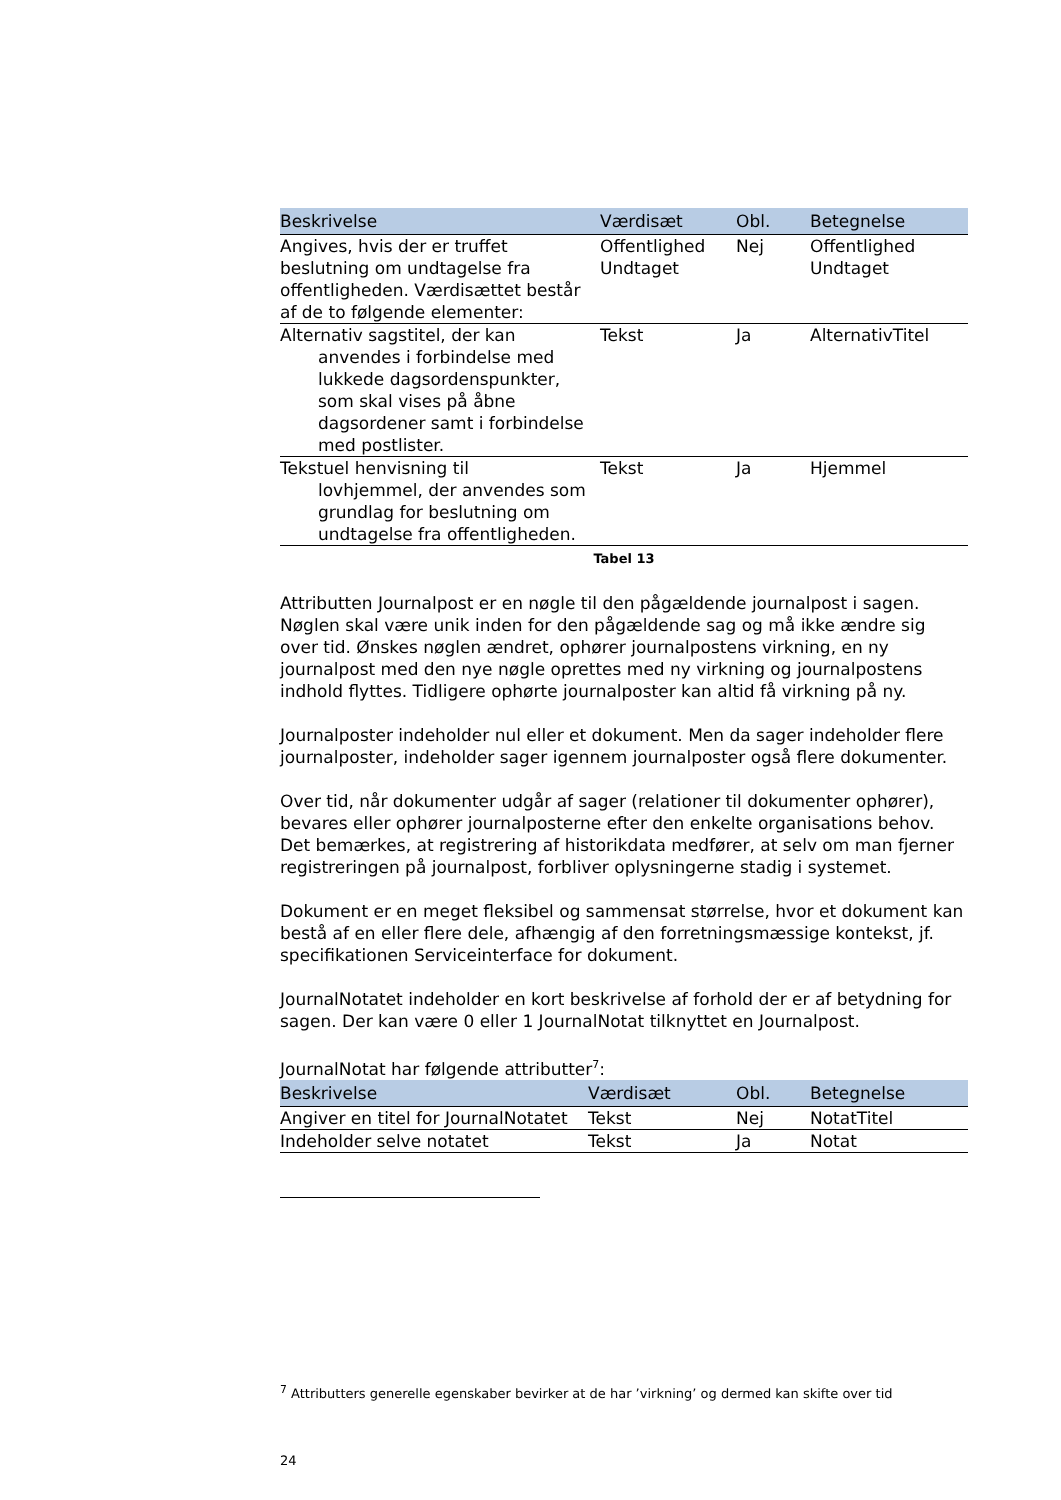| Beskrivelse | Værdisæt | Obl. | Betegnelse |
| --- | --- | --- | --- |
| Angives, hvis der er truffet beslutning om undtagelse fra offentligheden. Værdisættet består af de to følgende elementer: | Offentlighed Undtaget | Nej | Offentlighed Undtaget |
| Alternativ sagstitel, der kan anvendes i forbindelse med lukkede dagsordenspunkter, som skal vises på åbne dagsordener samt i forbindelse med postlister. | Tekst | Ja | AlternativTitel |
| Tekstuel henvisning til lovhjemmel, der anvendes som grundlag for beslutning om undtagelse fra offentligheden. | Tekst | Ja | Hjemmel |
Tabel 13
Attributten Journalpost er en nøgle til den pågældende journalpost i sagen. Nøglen skal være unik inden for den pågældende sag og må ikke ændre sig over tid. Ønskes nøglen ændret, ophører journalpostens virkning, en ny journalpost med den nye nøgle oprettes med ny virkning og journalpostens indhold flyttes. Tidligere ophørte journalposter kan altid få virkning på ny.
Journalposter indeholder nul eller et dokument. Men da sager indeholder flere journalposter, indeholder sager igennem journalposter også flere dokumenter.
Over tid, når dokumenter udgår af sager (relationer til dokumenter ophører), bevares eller ophører journalposterne efter den enkelte organisations behov. Det bemærkes, at registrering af historikdata medfører, at selv om man fjerner registreringen på journalpost, forbliver oplysningerne stadig i systemet.
Dokument er en meget fleksibel og sammensat størrelse, hvor et dokument kan bestå af en eller flere dele, afhængig af den forretningsmæssige kontekst, jf. specifikationen Serviceinterface for dokument.
JournalNotatet indeholder en kort beskrivelse af forhold der er af betydning for sagen. Der kan være 0 eller 1 JournalNotat tilknyttet en Journalpost.
JournalNotat har følgende attributter<sup>7</sup>:
| Beskrivelse | Værdisæt | Obl. | Betegnelse |
| --- | --- | --- | --- |
| Angiver en titel for JournalNotatet | Tekst | Nej | NotatTitel |
| Indeholder selve notatet | Tekst | Ja | Notat |
<sup>7</sup> Attributters generelle egenskaber bevirker at de har ’virkning’ og dermed kan skifte over tid
24